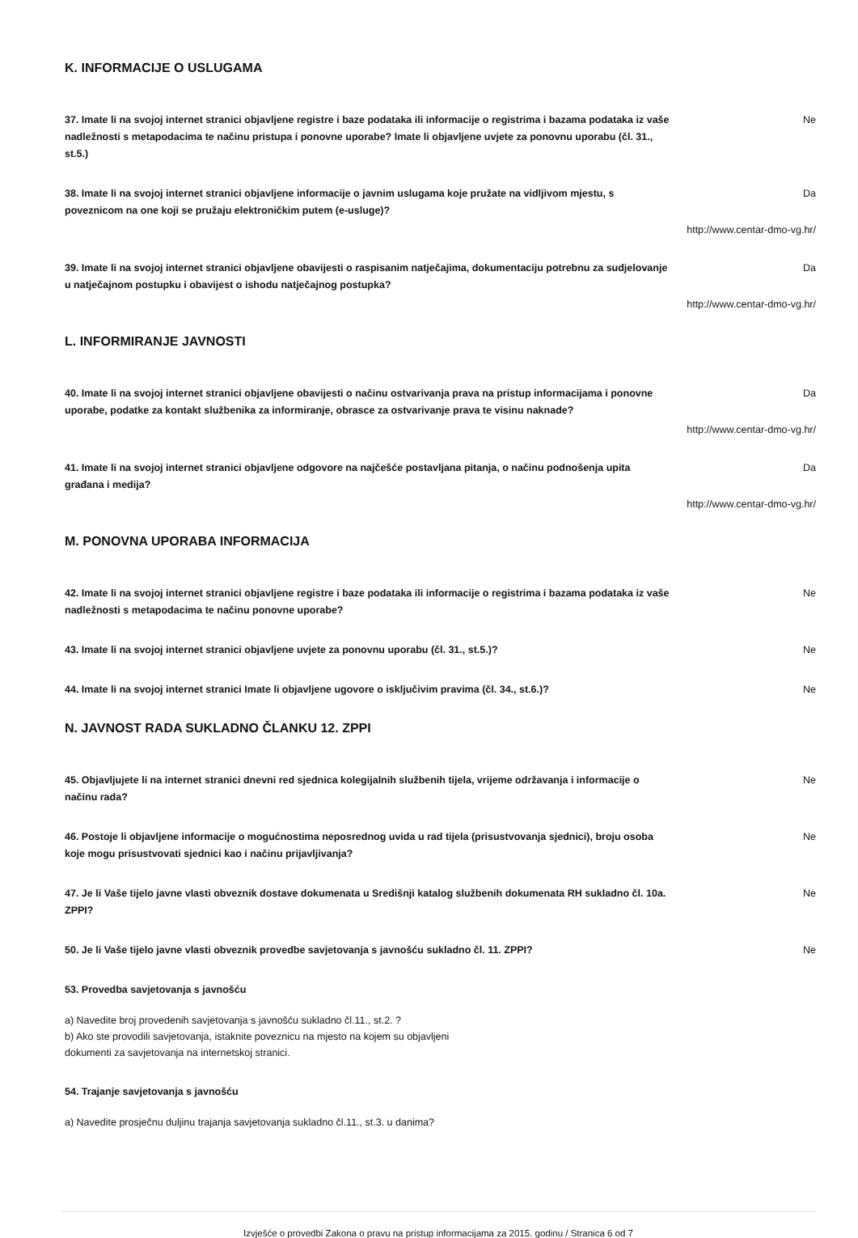K. INFORMACIJE O USLUGAMA
37. Imate li na svojoj internet stranici objavljene registre i baze podataka ili informacije o registrima i bazama podataka iz vaše nadležnosti s metapodacima te načinu pristupa i ponovne uporabe? Imate li objavljene uvjete za ponovnu uporabu (čl. 31., st.5.)
Ne
38. Imate li na svojoj internet stranici objavljene informacije o javnim uslugama koje pružate na vidljivom mjestu, s poveznicom na one koji se pružaju elektroničkim putem (e-usluge)?
Da
http://www.centar-dmo-vg.hr/
39. Imate li na svojoj internet stranici objavljene obavijesti o raspisanim natječajima, dokumentaciju potrebnu za sudjelovanje u natječajnom postupku i obavijest o ishodu natječajnog postupka?
Da
http://www.centar-dmo-vg.hr/
L. INFORMIRANJE JAVNOSTI
40. Imate li na svojoj internet stranici objavljene obavijesti o načinu ostvarivanja prava na pristup informacijama i ponovne uporabe, podatke za kontakt službenika za informiranje, obrasce za ostvarivanje prava te visinu naknade?
Da
http://www.centar-dmo-vg.hr/
41. Imate li na svojoj internet stranici objavljene odgovore na najčešće postavljana pitanja, o načinu podnošenja upita građana i medija?
Da
http://www.centar-dmo-vg.hr/
M. PONOVNA UPORABA INFORMACIJA
42. Imate li na svojoj internet stranici objavljene registre i baze podataka ili informacije o registrima i bazama podataka iz vaše nadležnosti s metapodacima te načinu ponovne uporabe?
Ne
43. Imate li na svojoj internet stranici objavljene uvjete za ponovnu uporabu (čl. 31., st.5.)? Ne
44. Imate li na svojoj internet stranici Imate li objavljene ugovore o isključivim pravima (čl. 34., st.6.)?
Ne
N. JAVNOST RADA SUKLADNO ČLANKU 12. ZPPI
45. Objavljujete li na internet stranici dnevni red sjednica kolegijalnih službenih tijela, vrijeme održavanja i informacije o načinu rada?
Ne
46. Postoje li objavljene informacije o mogućnostima neposrednog uvida u rad tijela (prisustvovanja sjednici), broju osoba koje mogu prisustvovati sjednici kao i načinu prijavljivanja?
Ne
47. Je li Vaše tijelo javne vlasti obveznik dostave dokumenata u Središnji katalog službenih dokumenata RH sukladno čl. 10a. ZPPI?
Ne
50. Je li Vaše tijelo javne vlasti obveznik provedbe savjetovanja s javnošću sukladno čl. 11. ZPPI? Ne
53. Provedba savjetovanja s javnošću
a) Navedite broj provedenih savjetovanja s javnošću sukladno čl.11., st.2. ?
b) Ako ste provodili savjetovanja, istaknite poveznicu na mjesto na kojem su objavljeni
dokumenti za savjetovanja na internetskoj stranici.
54. Trajanje savjetovanja s javnošću
a) Navedite prosječnu duljinu trajanja savjetovanja sukladno čl.11., st.3. u danima?
Izvješće o provedbi Zakona o pravu na pristup informacijama za 2015. godinu / Stranica 6 od 7